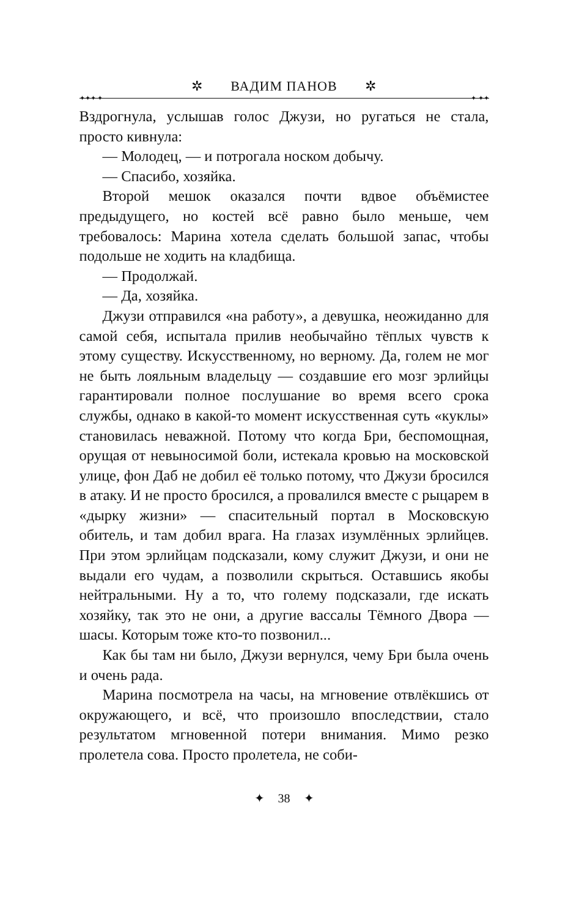✲ ВАДИМ ПАНОВ ✲
✦✦✦ ✦ ✦ ✦✦
Вздрогнула, услышав голос Джузи, но ругаться не стала, просто кивнула:
— Молодец, — и потрогала носком добычу.
— Спасибо, хозяйка.
Второй мешок оказался почти вдвое объёмистее предыдущего, но костей всё равно было меньше, чем требовалось: Марина хотела сделать большой запас, чтобы подольше не ходить на кладбища.
— Продолжай.
— Да, хозяйка.
Джузи отправился «на работу», а девушка, неожиданно для самой себя, испытала прилив необычайно тёплых чувств к этому существу. Искусственному, но верному. Да, голем не мог не быть лояльным владельцу — создавшие его мозг эрлийцы гарантировали полное послушание во время всего срока службы, однако в какой-то момент искусственная суть «куклы» становилась неважной. Потому что когда Бри, беспомощная, орущая от невыносимой боли, истекала кровью на московской улице, фон Даб не добил её только потому, что Джузи бросился в атаку. И не просто бросился, а провалился вместе с рыцарем в «дырку жизни» — спасительный портал в Московскую обитель, и там добил врага. На глазах изумлённых эрлийцев. При этом эрлийцам подсказали, кому служит Джузи, и они не выдали его чудам, а позволили скрыться. Оставшись якобы нейтральными. Ну а то, что голему подсказали, где искать хозяйку, так это не они, а другие вассалы Тёмного Двора — шасы. Которым тоже кто-то позвонил...
Как бы там ни было, Джузи вернулся, чему Бри была очень и очень рада.
Марина посмотрела на часы, на мгновение отвлёкшись от окружающего, и всё, что произошло впоследствии, стало результатом мгновенной потери внимания. Мимо резко пролетела сова. Просто пролетела, не соби-
✦ 38 ✦